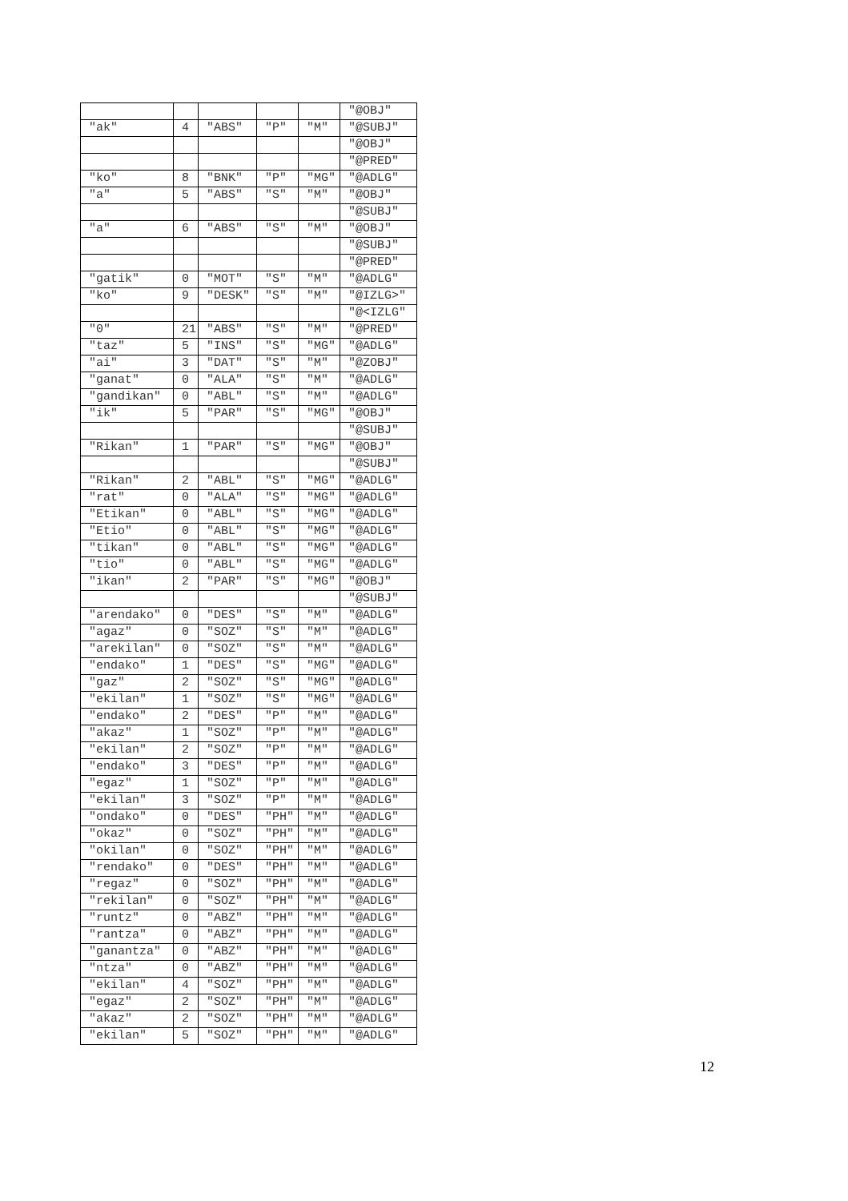| | | | | | "@OBJ" |
| "ak" | 4 | "ABS" | "P" | "M" | "@SUBJ" |
| | | | | | "@OBJ" |
| | | | | | "@PRED" |
| "ko" | 8 | "BNK" | "P" | "MG" | "@ADLG" |
| "a" | 5 | "ABS" | "S" | "M" | "@OBJ" |
| | | | | | "@SUBJ" |
| "a" | 6 | "ABS" | "S" | "M" | "@OBJ" |
| | | | | | "@SUBJ" |
| | | | | | "@PRED" |
| "gatik" | 0 | "MOT" | "S" | "M" | "@ADLG" |
| "ko" | 9 | "DESK" | "S" | "M" | "@IZLG>" |
| | | | | | "@<IZLG" |
| "0" | 21 | "ABS" | "S" | "M" | "@PRED" |
| "taz" | 5 | "INS" | "S" | "MG" | "@ADLG" |
| "ai" | 3 | "DAT" | "S" | "M" | "@ZOBJ" |
| "ganat" | 0 | "ALA" | "S" | "M" | "@ADLG" |
| "gandikan" | 0 | "ABL" | "S" | "M" | "@ADLG" |
| "ik" | 5 | "PAR" | "S" | "MG" | "@OBJ" |
| | | | | | "@SUBJ" |
| "Rikan" | 1 | "PAR" | "S" | "MG" | "@OBJ" |
| | | | | | "@SUBJ" |
| "Rikan" | 2 | "ABL" | "S" | "MG" | "@ADLG" |
| "rat" | 0 | "ALA" | "S" | "MG" | "@ADLG" |
| "Etikan" | 0 | "ABL" | "S" | "MG" | "@ADLG" |
| "Etio" | 0 | "ABL" | "S" | "MG" | "@ADLG" |
| "tikan" | 0 | "ABL" | "S" | "MG" | "@ADLG" |
| "tio" | 0 | "ABL" | "S" | "MG" | "@ADLG" |
| "ikan" | 2 | "PAR" | "S" | "MG" | "@OBJ" |
| | | | | | "@SUBJ" |
| "arendako" | 0 | "DES" | "S" | "M" | "@ADLG" |
| "agaz" | 0 | "SOZ" | "S" | "M" | "@ADLG" |
| "arekilan" | 0 | "SOZ" | "S" | "M" | "@ADLG" |
| "endako" | 1 | "DES" | "S" | "MG" | "@ADLG" |
| "gaz" | 2 | "SOZ" | "S" | "MG" | "@ADLG" |
| "ekilan" | 1 | "SOZ" | "S" | "MG" | "@ADLG" |
| "endako" | 2 | "DES" | "P" | "M" | "@ADLG" |
| "akaz" | 1 | "SOZ" | "P" | "M" | "@ADLG" |
| "ekilan" | 2 | "SOZ" | "P" | "M" | "@ADLG" |
| "endako" | 3 | "DES" | "P" | "M" | "@ADLG" |
| "egaz" | 1 | "SOZ" | "P" | "M" | "@ADLG" |
| "ekilan" | 3 | "SOZ" | "P" | "M" | "@ADLG" |
| "ondako" | 0 | "DES" | "PH" | "M" | "@ADLG" |
| "okaz" | 0 | "SOZ" | "PH" | "M" | "@ADLG" |
| "okilan" | 0 | "SOZ" | "PH" | "M" | "@ADLG" |
| "rendako" | 0 | "DES" | "PH" | "M" | "@ADLG" |
| "regaz" | 0 | "SOZ" | "PH" | "M" | "@ADLG" |
| "rekilan" | 0 | "SOZ" | "PH" | "M" | "@ADLG" |
| "runtz" | 0 | "ABZ" | "PH" | "M" | "@ADLG" |
| "rantza" | 0 | "ABZ" | "PH" | "M" | "@ADLG" |
| "ganantza" | 0 | "ABZ" | "PH" | "M" | "@ADLG" |
| "ntza" | 0 | "ABZ" | "PH" | "M" | "@ADLG" |
| "ekilan" | 4 | "SOZ" | "PH" | "M" | "@ADLG" |
| "egaz" | 2 | "SOZ" | "PH" | "M" | "@ADLG" |
| "akaz" | 2 | "SOZ" | "PH" | "M" | "@ADLG" |
| "ekilan" | 5 | "SOZ" | "PH" | "M" | "@ADLG" |
12